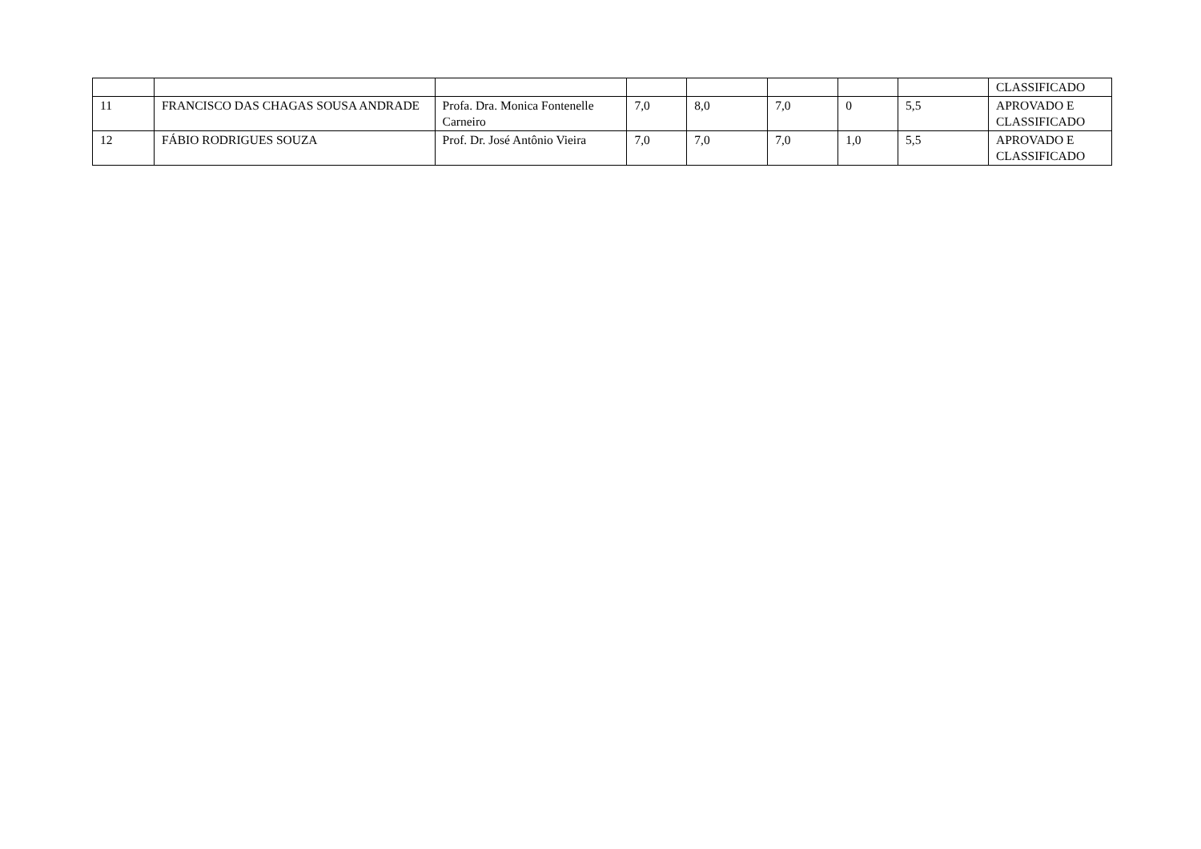| | | | | | | | | CLASSIFICADO |
| 11 | FRANCISCO DAS CHAGAS SOUSA ANDRADE | Profa. Dra. Monica Fontenelle Carneiro | 7,0 | 8,0 | 7,0 | 0 | 5,5 | APROVADO E CLASSIFICADO |
| 12 | FÁBIO RODRIGUES SOUZA | Prof. Dr. José Antônio Vieira | 7,0 | 7,0 | 7,0 | 1,0 | 5,5 | APROVADO E CLASSIFICADO |